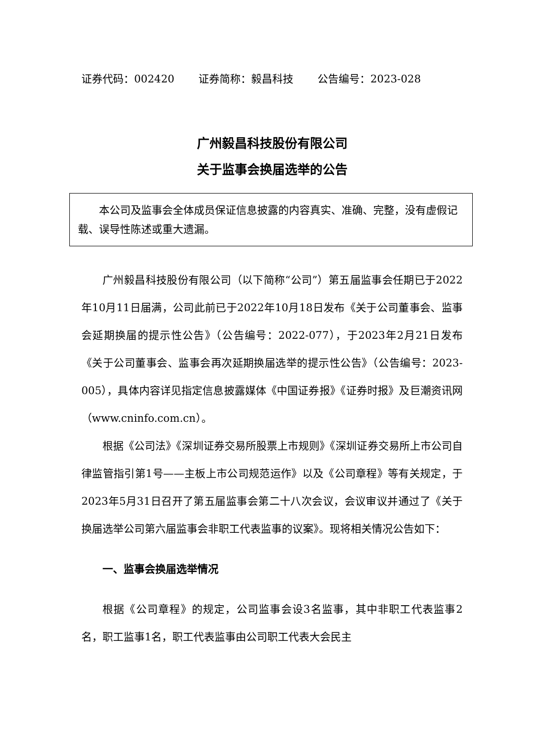证券代码：002420 证券简称：毅昌科技 公告编号：2023-028
广州毅昌科技股份有限公司
关于监事会换届选举的公告
本公司及监事会全体成员保证信息披露的内容真实、准确、完整，没有虚假记载、误导性陈述或重大遗漏。
广州毅昌科技股份有限公司（以下简称“公司”）第五届监事会任期已于2022年10月11日届满，公司此前已于2022年10月18日发布《关于公司董事会、监事会延期换届的提示性公告》（公告编号：2022-077），于2023年2月21日发布《关于公司董事会、监事会再次延期换届选举的提示性公告》（公告编号：2023-005），具体内容详见指定信息披露媒体《中国证券报》《证券时报》及巨潮资讯网（www.cninfo.com.cn）。
根据《公司法》《深圳证券交易所股票上市规则》《深圳证券交易所上市公司自律监管指引第1号——主板上市公司规范运作》以及《公司章程》等有关规定，于2023年5月31日召开了第五届监事会第二十八次会议，会议审议并通过了《关于换届选举公司第六届监事会非职工代表监事的议案》。现将相关情况公告如下：
一、监事会换届选举情况
根据《公司章程》的规定，公司监事会设3名监事，其中非职工代表监事2名，职工监事1名，职工代表监事由公司职工代表大会民主